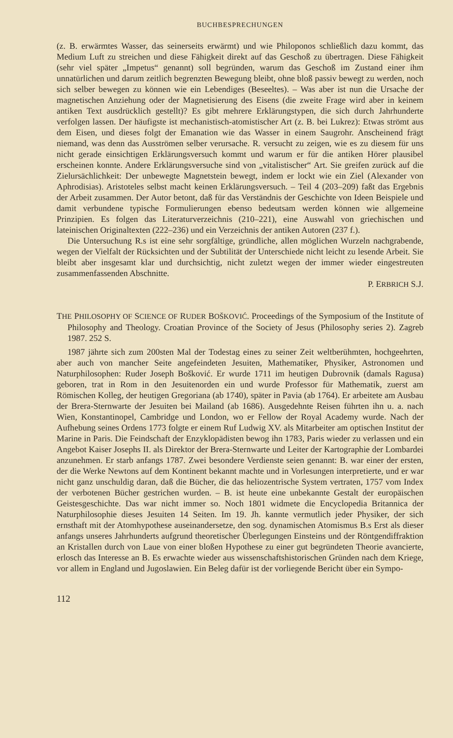BUCHBESPRECHUNGEN
(z. B. erwärmtes Wasser, das seinerseits erwärmt) und wie Philoponos schließlich dazu kommt, das Medium Luft zu streichen und diese Fähigkeit direkt auf das Geschoß zu übertragen. Diese Fähigkeit (sehr viel später „Impetus“ genannt) soll begründen, warum das Geschoß im Zustand einer ihm unnatürlichen und darum zeitlich begrenzten Bewegung bleibt, ohne bloß passiv bewegt zu werden, noch sich selber bewegen zu können wie ein Lebendiges (Beseeltes). – Was aber ist nun die Ursache der magnetischen Anziehung oder der Magnetisierung des Eisens (die zweite Frage wird aber in keinem antiken Text ausdrücklich gestellt)? Es gibt mehrere Erklärungstypen, die sich durch Jahrhunderte verfolgen lassen. Der häufigste ist mechanistisch-atomistischer Art (z. B. bei Lukrez): Etwas strömt aus dem Eisen, und dieses folgt der Emanation wie das Wasser in einem Saugrohr. Anscheinend frägt niemand, was denn das Ausströmen selber verursache. R. versucht zu zeigen, wie es zu diesem für uns nicht gerade einsichtigen Erklärungsversuch kommt und warum er für die antiken Hörer plausibel erscheinen konnte. Andere Erklärungsversuche sind von „vitalistischer“ Art. Sie greifen zurück auf die Zielursächlichkeit: Der unbewegte Magnetstein bewegt, indem er lockt wie ein Ziel (Alexander von Aphrodisias). Aristoteles selbst macht keinen Erklärungsversuch. – Teil 4 (203–209) faßt das Ergebnis der Arbeit zusammen. Der Autor betont, daß für das Verständnis der Geschichte von Ideen Beispiele und damit verbundene typische Formulierungen ebenso bedeutsam werden können wie allgemeine Prinzipien. Es folgen das Literaturverzeichnis (210–221), eine Auswahl von griechischen und lateinischen Originaltexten (222–236) und ein Verzeichnis der antiken Autoren (237 f.).
Die Untersuchung R.s ist eine sehr sorgfältige, gründliche, allen möglichen Wurzeln nachgrabende, wegen der Vielfalt der Rücksichten und der Subtilität der Unterschiede nicht leicht zu lesende Arbeit. Sie bleibt aber insgesamt klar und durchsichtig, nicht zuletzt wegen der immer wieder eingestreuten zusammenfassenden Abschnitte.
P. ERBRICH S.J.
THE PHILOSOPHY OF SCIENCE OF RUDER BOŠKOVIĆ. Proceedings of the Symposium of the Institute of Philosophy and Theology. Croatian Province of the Society of Jesus (Philosophy series 2). Zagreb 1987. 252 S.
1987 jährte sich zum 200sten Mal der Todestag eines zu seiner Zeit weltberühmten, hochgeehrten, aber auch von mancher Seite angefeindeten Jesuiten, Mathematiker, Physiker, Astronomen und Naturphilosophen: Ruder Joseph Bošković. Er wurde 1711 im heutigen Dubrovnik (damals Ragusa) geboren, trat in Rom in den Jesuitenorden ein und wurde Professor für Mathematik, zuerst am Römischen Kolleg, der heutigen Gregoriana (ab 1740), später in Pavia (ab 1764). Er arbeitete am Ausbau der Brera-Sternwarte der Jesuiten bei Mailand (ab 1686). Ausgedehnte Reisen führten ihn u. a. nach Wien, Konstantinopel, Cambridge und London, wo er Fellow der Royal Academy wurde. Nach der Aufhebung seines Ordens 1773 folgte er einem Ruf Ludwig XV. als Mitarbeiter am optischen Institut der Marine in Paris. Die Feindschaft der Enzyklopädisten bewog ihn 1783, Paris wieder zu verlassen und ein Angebot Kaiser Josephs II. als Direktor der Brera-Sternwarte und Leiter der Kartographie der Lombardei anzunehmen. Er starb anfangs 1787. Zwei besondere Verdienste seien genannt: B. war einer der ersten, der die Werke Newtons auf dem Kontinent bekannt machte und in Vorlesungen interpretierte, und er war nicht ganz unschuldig daran, daß die Bücher, die das heliozentrische System vertraten, 1757 vom Index der verbotenen Bücher gestrichen wurden. – B. ist heute eine unbekannte Gestalt der europäischen Geistesgeschichte. Das war nicht immer so. Noch 1801 widmete die Encyclopedia Britannica der Naturphilosophie dieses Jesuiten 14 Seiten. Im 19. Jh. kannte vermutlich jeder Physiker, der sich ernsthaft mit der Atomhypothese auseinandersetze, den sog. dynamischen Atomismus B.s Erst als dieser anfangs unseres Jahrhunderts aufgrund theoretischer Überlegungen Einsteins und der Röntgendiffraktion an Kristallen durch von Laue von einer bloßen Hypothese zu einer gut begründeten Theorie avancierte, erlosch das Interesse an B. Es erwachte wieder aus wissenschaftshistorischen Gründen nach dem Kriege, vor allem in England und Jugoslawien. Ein Beleg dafür ist der vorliegende Bericht über ein Sympo-
112